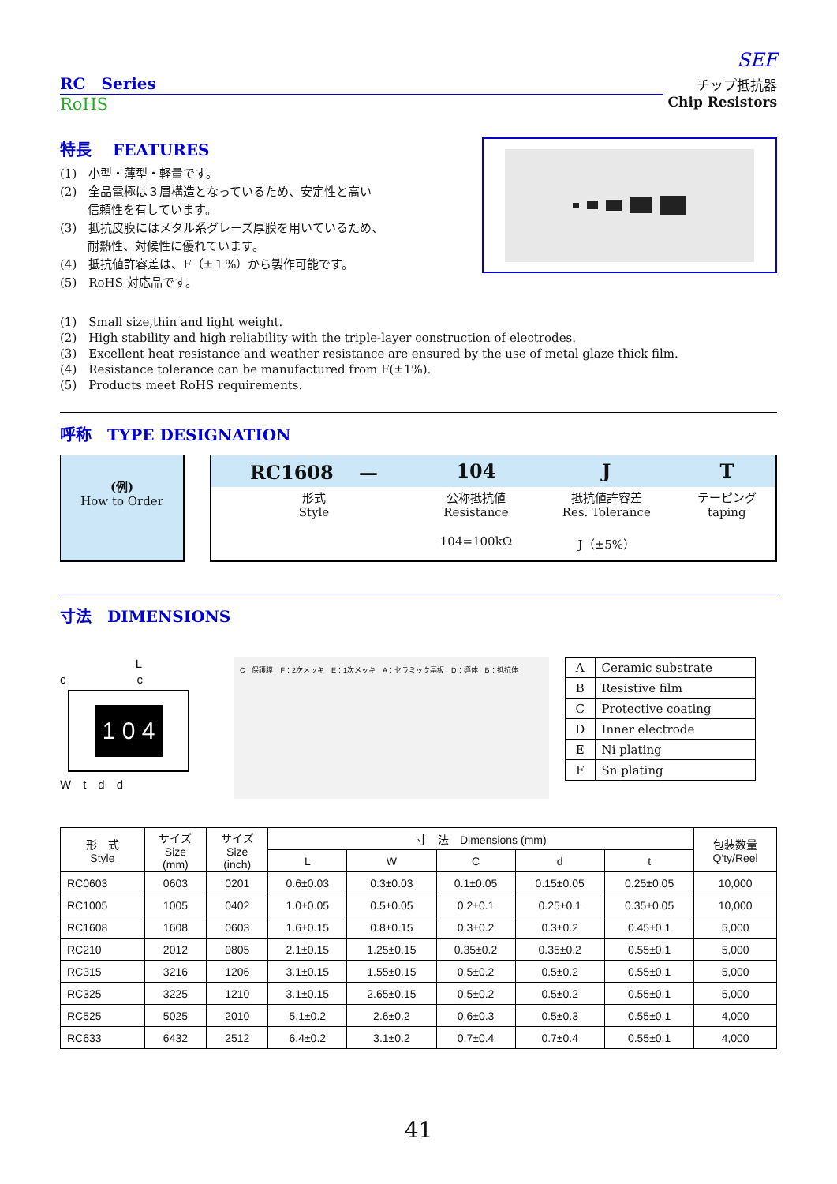SEF
RC　Series
RoHS
チップ抵抗器
Chip Resistors
特長　 FEATURES
(1)　小型・薄型・軽量です。
(2)　全品電極は３層構造となっているため、安定性と高い
　　 信頼性を有しています。
(3)　抵抗皮膜にはメタル系グレーズ厚膜を用いているため、
　　 耐熱性、対候性に優れています。
(4)　抵抗値許容差は、F（±１%）から製作可能です。
(5)　RoHS 対応品です。
(1)　Small size,thin and light weight.
(2)　High stability and high reliability with the triple-layer construction of electrodes.
(3)　Excellent heat resistance and weather resistance are ensured by the use of metal glaze thick film.
(4)　Resistance tolerance can be manufactured from F(±1%).
(5)　Products meet RoHS requirements.
呼称　TYPE DESIGNATION
(例)
How to Order
| RC1608 — | 104 | J | T |
| 形式 Style | 公称抵抗値 Resistance | 抵抗値許容差 Res. Tolerance | テーピング taping |
| | 104=100kΩ | J（±5%） | |
寸法　DIMENSIONS
L
c　　　　　　c
1 0 4
W　t　d　d
C：保護膜　F：2次メッキ　E：1次メッキ　A：セラミック基板　D：導体　B：抵抗体
| A | Ceramic substrate |
| B | Resistive film |
| C | Protective coating |
| D | Inner electrode |
| E | Ni plating |
| F | Sn plating |
| 形 式 Style | サイズ Size (mm) | サイズ Size (inch) | 寸 法 Dimensions (mm) | | | | | 包装数量 Q'ty/Reel |
| --- | --- | --- | --- | --- | --- | --- | --- | --- |
| | | | L | W | C | d | t | |
| RC0603 | 0603 | 0201 | 0.6±0.03 | 0.3±0.03 | 0.1±0.05 | 0.15±0.05 | 0.25±0.05 | 10,000 |
| RC1005 | 1005 | 0402 | 1.0±0.05 | 0.5±0.05 | 0.2±0.1 | 0.25±0.1 | 0.35±0.05 | 10,000 |
| RC1608 | 1608 | 0603 | 1.6±0.15 | 0.8±0.15 | 0.3±0.2 | 0.3±0.2 | 0.45±0.1 | 5,000 |
| RC210 | 2012 | 0805 | 2.1±0.15 | 1.25±0.15 | 0.35±0.2 | 0.35±0.2 | 0.55±0.1 | 5,000 |
| RC315 | 3216 | 1206 | 3.1±0.15 | 1.55±0.15 | 0.5±0.2 | 0.5±0.2 | 0.55±0.1 | 5,000 |
| RC325 | 3225 | 1210 | 3.1±0.15 | 2.65±0.15 | 0.5±0.2 | 0.5±0.2 | 0.55±0.1 | 5,000 |
| RC525 | 5025 | 2010 | 5.1±0.2 | 2.6±0.2 | 0.6±0.3 | 0.5±0.3 | 0.55±0.1 | 4,000 |
| RC633 | 6432 | 2512 | 6.4±0.2 | 3.1±0.2 | 0.7±0.4 | 0.7±0.4 | 0.55±0.1 | 4,000 |
41